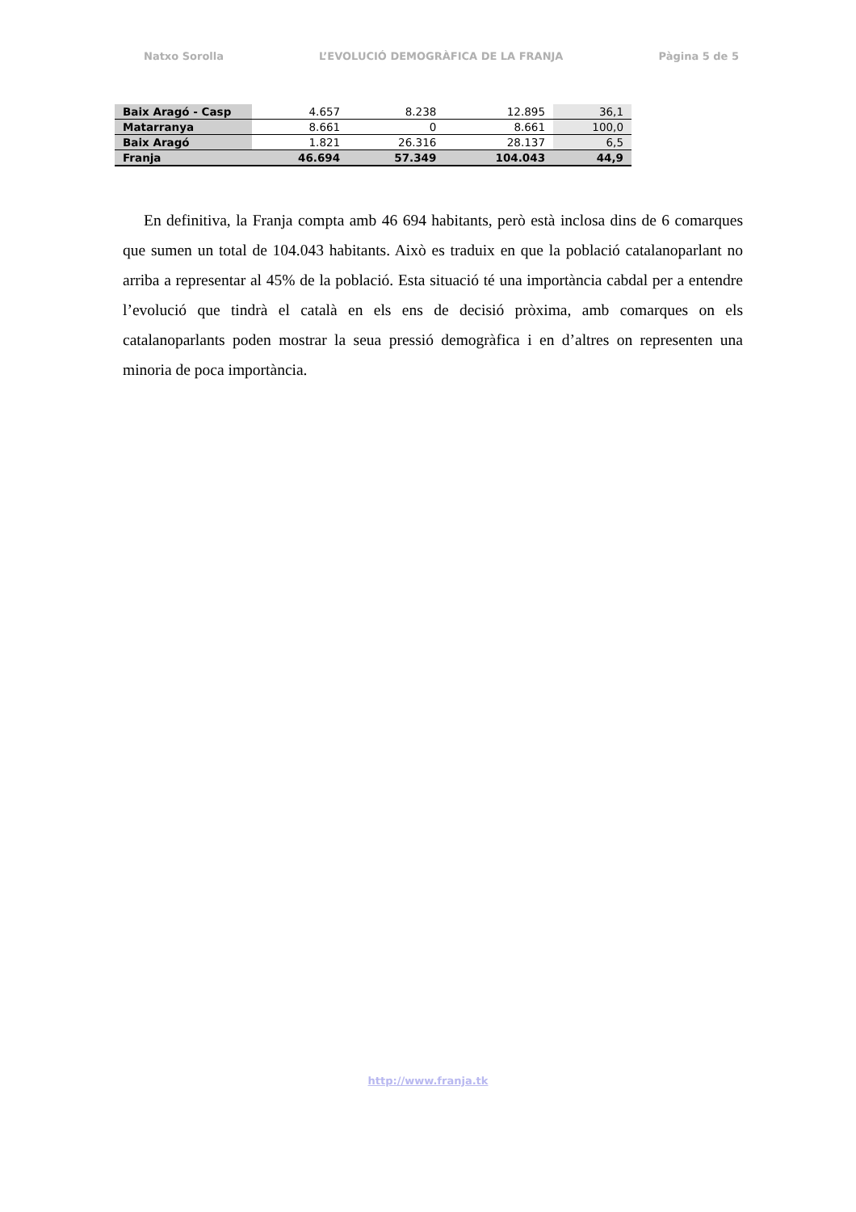Natxo Sorolla L’EVOLUCIÓ DEMOGRÀFICA DE LA FRANJA Pàgina 5 de 5
| Baix Aragó - Casp | 4.657 | 8.238 | 12.895 | 36,1 |
| Matarranya | 8.661 | 0 | 8.661 | 100,0 |
| Baix Aragó | 1.821 | 26.316 | 28.137 | 6,5 |
| Franja | 46.694 | 57.349 | 104.043 | 44,9 |
En definitiva, la Franja compta amb 46 694 habitants, però està inclosa dins de 6 comarques que sumen un total de 104.043 habitants. Això es traduix en que la població catalanoparlant no arriba a representar al 45% de la població. Esta situació té una importància cabdal per a entendre l’evolució que tindrà el català en els ens de decisió pròxima, amb comarques on els catalanoparlants poden mostrar la seua pressió demogràfica i en d’altres on representen una minoria de poca importància.
http://www.franja.tk